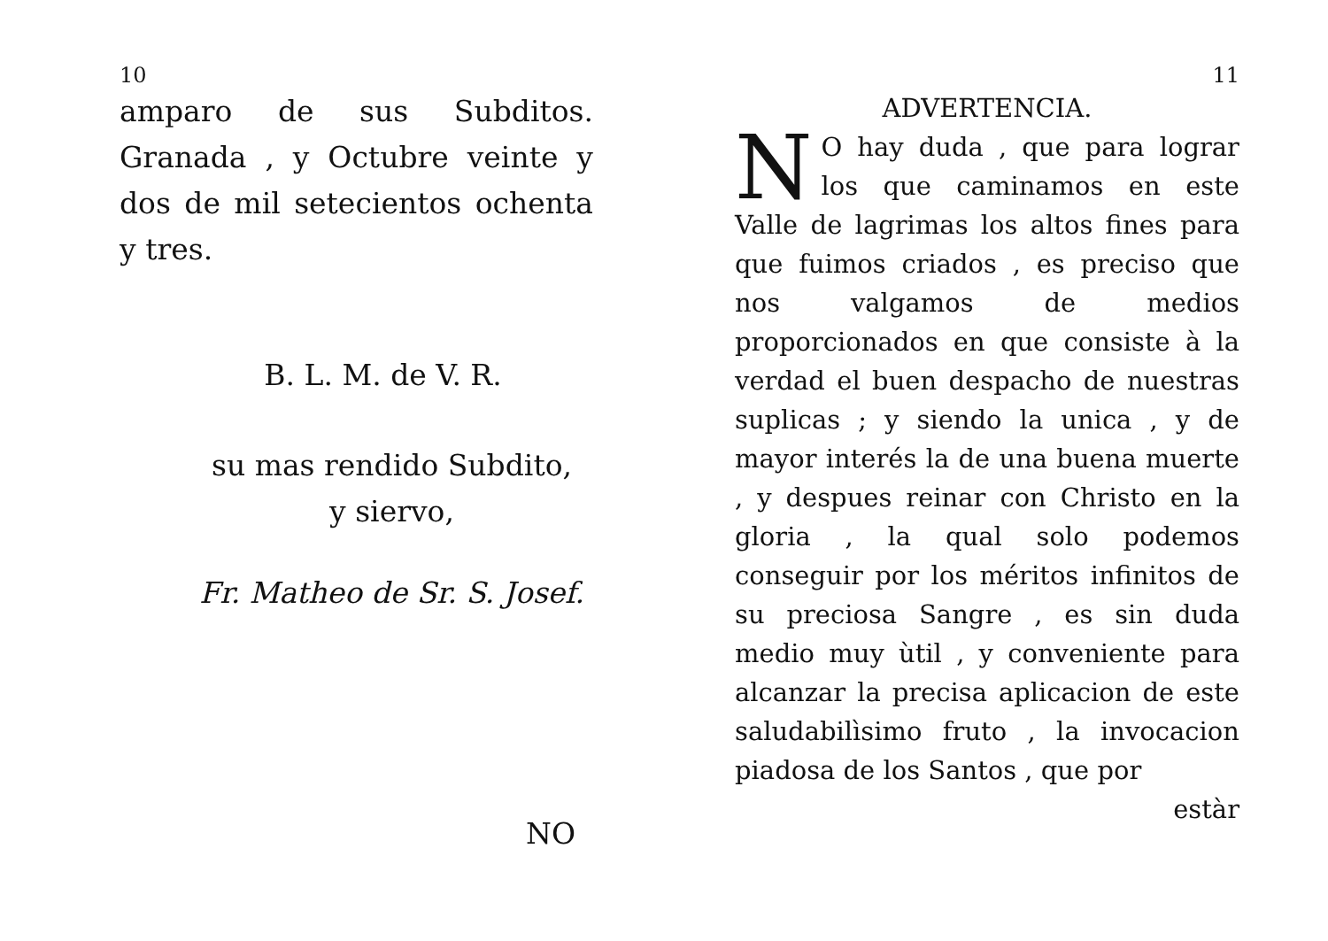10
amparo de sus Subditos. Granada , y Octubre veinte y dos de mil setecientos ochenta y tres.
B. L. M. de V. R.
su mas rendido Subdito,
y siervo,
Fr. Matheo de Sr. S. Josef.
NO
11
ADVERTENCIA.
NO hay duda , que para lograr los que caminamos en este Valle de lagrimas los altos fines para que fuimos criados , es preciso que nos valgamos de medios proporcionados en que consiste à la verdad el buen despacho de nuestras suplicas ; y siendo la unica , y de mayor interés la de una buena muerte , y despues reinar con Christo en la gloria , la qual solo podemos conseguir por los méritos infinitos de su preciosa Sangre , es sin duda medio muy ùtil , y conveniente para alcanzar la precisa aplicacion de este saludabilìsimo fruto , la invocacion piadosa de los Santos , que por
estàr